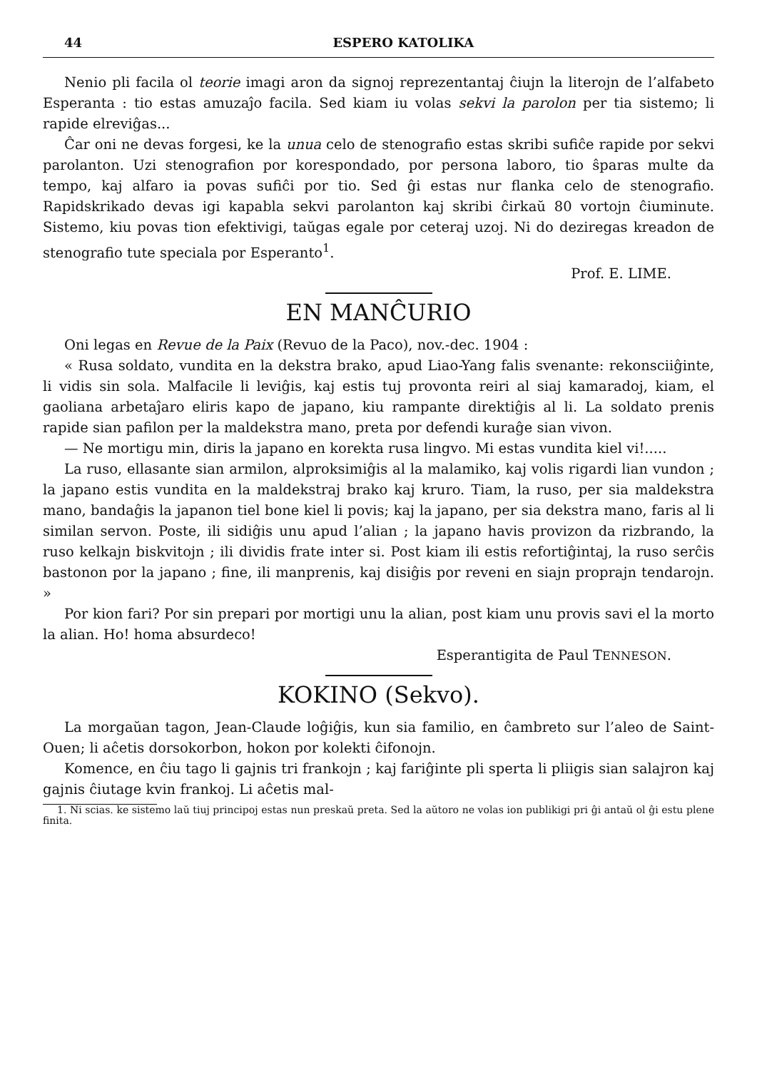44 ESPERO KATOLIKA
Nenio pli facila ol teorie imagi aron da signoj reprezentantaj ĉiujn la literojn de l’alfabeto Esperanta : tio estas amuzaĵo facila. Sed kiam iu volas sekvi la parolon per tia sistemo; li rapide elreviĝas...
Ĉar oni ne devas forgesi, ke la unua celo de stenografio estas skribi sufiĉe rapide por sekvi parolanton. Uzi stenografion por korespondado, por persona laboro, tio ŝparas multe da tempo, kaj alfaro ia povas sufiĉi por tio. Sed ĝi estas nur flanka celo de stenografio. Rapidskrikado devas igi kapabla sekvi parolanton kaj skribi ĉirkaŭ 80 vortojn ĉiuminute. Sistemo, kiu povas tion efektivigi, taŭgas egale por ceteraj uzoj. Ni do deziregas kreadon de stenografio tute speciala por Esperanto<sup>1</sup>.
Prof. E. LIME.
EN MANĈURIO
Oni legas en Revue de la Paix (Revuo de la Paco), nov.-dec. 1904 :
« Rusa soldato, vundita en la dekstra brako, apud Liao-Yang falis svenante: rekonsciiĝinte, li vidis sin sola. Malfacile li leviĝis, kaj estis tuj provonta reiri al siaj kamaradoj, kiam, el gaoliana arbetaĵaro eliris kapo de japano, kiu rampante direktiĝis al li. La soldato prenis rapide sian pafilon per la maldekstra mano, preta por defendi kuraĝe sian vivon.
— Ne mortigu min, diris la japano en korekta rusa lingvo. Mi estas vundita kiel vi!.....
La ruso, ellasante sian armilon, alproksimiĝis al la malamiko, kaj volis rigardi lian vundon ; la japano estis vundita en la maldekstraj brako kaj kruro. Tiam, la ruso, per sia maldekstra mano, bandaĝis la japanon tiel bone kiel li povis; kaj la japano, per sia dekstra mano, faris al li similan servon. Poste, ili sidiĝis unu apud l’alian ; la japano havis provizon da rizbrando, la ruso kelkajn biskvitojn ; ili dividis frate inter si. Post kiam ili estis refortiĝintaj, la ruso serĉis bastonon por la japano ; fine, ili manprenis, kaj disiĝis por reveni en siajn proprajn tendarojn. »
Por kion fari? Por sin prepari por mortigi unu la alian, post kiam unu provis savi el la morto la alian. Ho! homa absurdeco!
Esperantigita de Paul TENNESON.
KOKINO (Sekvo).
La morgaŭan tagon, Jean-Claude loĝiĝis, kun sia familio, en ĉambreto sur l’aleo de Saint-Ouen; li aĉetis dorsokorbon, hokon por kolekti ĉifonojn.
Komence, en ĉiu tago li gajnis tri frankojn ; kaj fariĝinte pli sperta li pliigis sian salajron kaj gajnis ĉiutage kvin frankoj. Li aĉetis mal-
1. Ni scias. ke sistemo laŭ tiuj principoj estas nun preskaŭ preta. Sed la aŭtoro ne volas ion publikigi pri ĝi antaŭ ol ĝi estu plene finita.